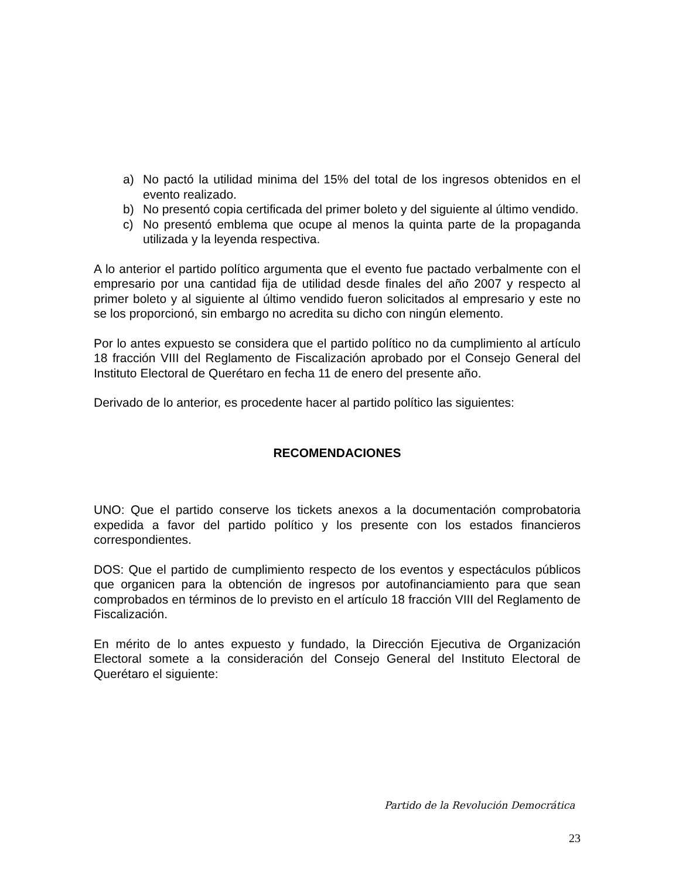a) No pactó la utilidad minima del 15% del total de los ingresos obtenidos en el evento realizado.
b) No presentó copia certificada del primer boleto y del siguiente al último vendido.
c) No presentó emblema que ocupe al menos la quinta parte de la propaganda utilizada y la leyenda respectiva.
A lo anterior el partido político argumenta que el evento fue pactado verbalmente con el empresario por una cantidad fija de utilidad desde finales del año 2007 y respecto al primer boleto y al siguiente al último vendido fueron solicitados al empresario y este no se los proporcionó, sin embargo no acredita su dicho con ningún elemento.
Por lo antes expuesto se considera que el partido político no da cumplimiento al artículo 18 fracción VIII del Reglamento de Fiscalización aprobado por el Consejo General del Instituto Electoral de Querétaro en fecha 11 de enero del presente año.
Derivado de lo anterior, es procedente hacer al partido político las siguientes:
RECOMENDACIONES
UNO: Que el partido conserve los tickets anexos a la documentación comprobatoria expedida a favor del partido político y los presente con los estados financieros correspondientes.
DOS: Que el partido de cumplimiento respecto de los eventos y espectáculos públicos que organicen para la obtención de ingresos por autofinanciamiento para que sean comprobados en términos de lo previsto en el artículo 18 fracción VIII del Reglamento de Fiscalización.
En mérito de lo antes expuesto y fundado, la Dirección Ejecutiva de Organización Electoral somete a la consideración del Consejo General del Instituto Electoral de Querétaro el siguiente:
Partido de la Revolución Democrática
23